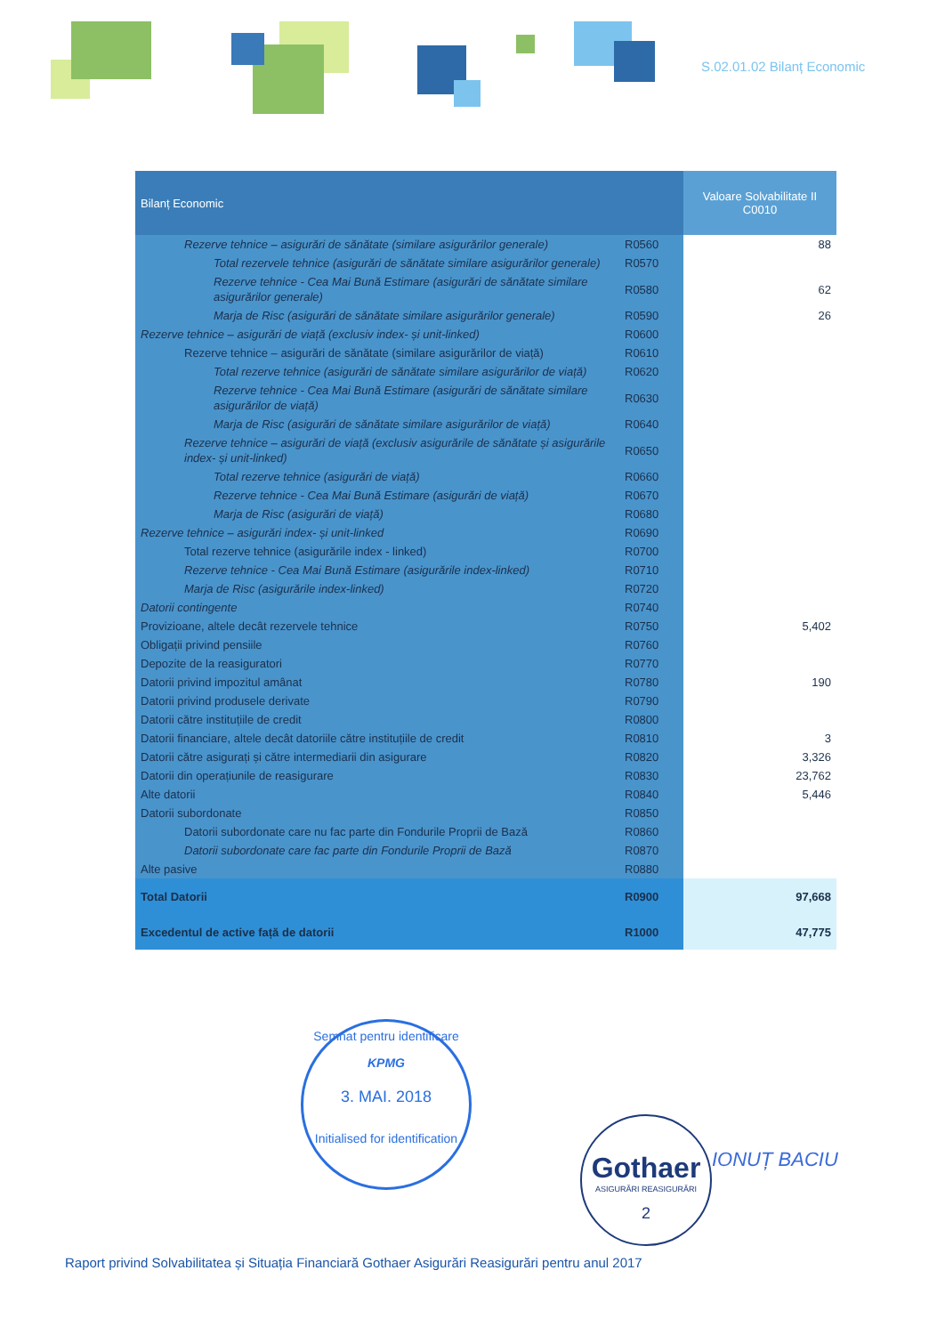S.02.01.02 Bilanț Economic
| Bilanț Economic | | Valoare Solvabilitate II C0010 |
| --- | --- | --- |
| Rezerve tehnice – asigurări de sănătate (similare asigurărilor generale) | R0560 | 88 |
| Total rezervele tehnice (asigurări de sănătate similare asigurărilor generale) | R0570 | |
| Rezerve tehnice - Cea Mai Bună Estimare (asigurări de sănătate similare asigurărilor generale) | R0580 | 62 |
| Marja de Risc (asigurări de sănătate similare asigurărilor generale) | R0590 | 26 |
| Rezerve tehnice – asigurări de viață (exclusiv index- și unit-linked) | R0600 | |
| Rezerve tehnice – asigurări de sănătate (similare asigurărilor de viață) | R0610 | |
| Total rezerve tehnice (asigurări de sănătate similare asigurărilor de viață) | R0620 | |
| Rezerve tehnice - Cea Mai Bună Estimare (asigurări de sănătate similare asigurărilor de viață) | R0630 | |
| Marja de Risc (asigurări de sănătate similare asigurărilor de viață) | R0640 | |
| Rezerve tehnice – asigurări de viață (exclusiv asigurările de sănătate și asigurările index- și unit-linked) | R0650 | |
| Total rezerve tehnice (asigurări de viață) | R0660 | |
| Rezerve tehnice - Cea Mai Bună Estimare (asigurări de viață) | R0670 | |
| Marja de Risc (asigurări de viață) | R0680 | |
| Rezerve tehnice – asigurări index- și unit-linked | R0690 | |
| Total rezerve tehnice (asigurările index - linked) | R0700 | |
| Rezerve tehnice - Cea Mai Bună Estimare (asigurările index-linked) | R0710 | |
| Marja de Risc (asigurările index-linked) | R0720 | |
| Datorii contingente | R0740 | |
| Provizioane, altele decât rezervele tehnice | R0750 | 5,402 |
| Obligații privind pensiile | R0760 | |
| Depozite de la reasiguratori | R0770 | |
| Datorii privind impozitul amânat | R0780 | 190 |
| Datorii privind produsele derivate | R0790 | |
| Datorii către instituțiile de credit | R0800 | |
| Datorii financiare, altele decât datoriile către instituțiile de credit | R0810 | 3 |
| Datorii către asigurați și către intermediarii din asigurare | R0820 | 3,326 |
| Datorii din operațiunile de reasigurare | R0830 | 23,762 |
| Alte datorii | R0840 | 5,446 |
| Datorii subordonate | R0850 | |
| Datorii subordonate care nu fac parte din Fondurile Proprii de Bază | R0860 | |
| Datorii subordonate care fac parte din Fondurile Proprii de Bază | R0870 | |
| Alte pasive | R0880 | |
| Total Datorii | R0900 | 97,668 |
| Excedentul de active față de datorii | R1000 | 47,775 |
Semnat pentru identificare
KPMG
3. MAI. 2018
Initialised for identification
Gothaer
ASIGURĂRI REASIGURĂRI
2
IONUȚ BACIU
Raport privind Solvabilitatea și Situația Financiară Gothaer Asigurări Reasigurări pentru anul 2017